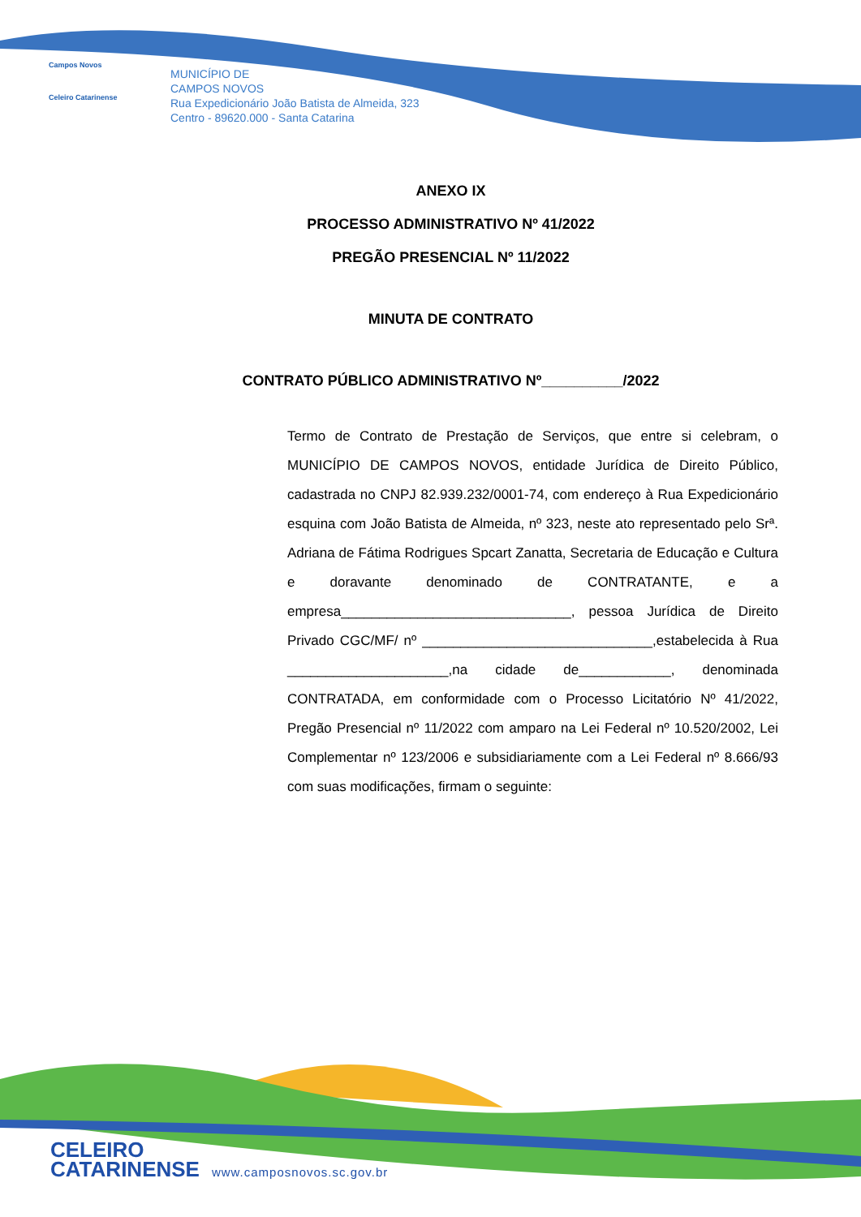Campos Novos
Celeiro Catarinense
MUNICÍPIO DE
CAMPOS NOVOS
Rua Expedicionário João Batista de Almeida, 323
Centro - 89620.000 - Santa Catarina
ANEXO IX
PROCESSO ADMINISTRATIVO Nº 41/2022
PREGÃO PRESENCIAL Nº 11/2022
MINUTA DE CONTRATO
CONTRATO PÚBLICO ADMINISTRATIVO Nº__________/2022
Termo de Contrato de Prestação de Serviços, que entre si celebram, o MUNICÍPIO DE CAMPOS NOVOS, entidade Jurídica de Direito Público, cadastrada no CNPJ 82.939.232/0001-74, com endereço à Rua Expedicionário esquina com João Batista de Almeida, nº 323, neste ato representado pelo Srª. Adriana de Fátima Rodrigues Spcart Zanatta, Secretaria de Educação e Cultura e doravante denominado de CONTRATANTE, e a empresa______________________________, pessoa Jurídica de Direito Privado CGC/MF/ nº ______________________________,estabelecida à Rua _____________________,na cidade de____________, denominada CONTRATADA, em conformidade com o Processo Licitatório Nº 41/2022, Pregão Presencial nº 11/2022 com amparo na Lei Federal nº 10.520/2002, Lei Complementar nº 123/2006 e subsidiariamente com a Lei Federal nº 8.666/93 com suas modificações, firmam o seguinte:
CELEIRO
CATARINENSE
www.camposnovos.sc.gov.br